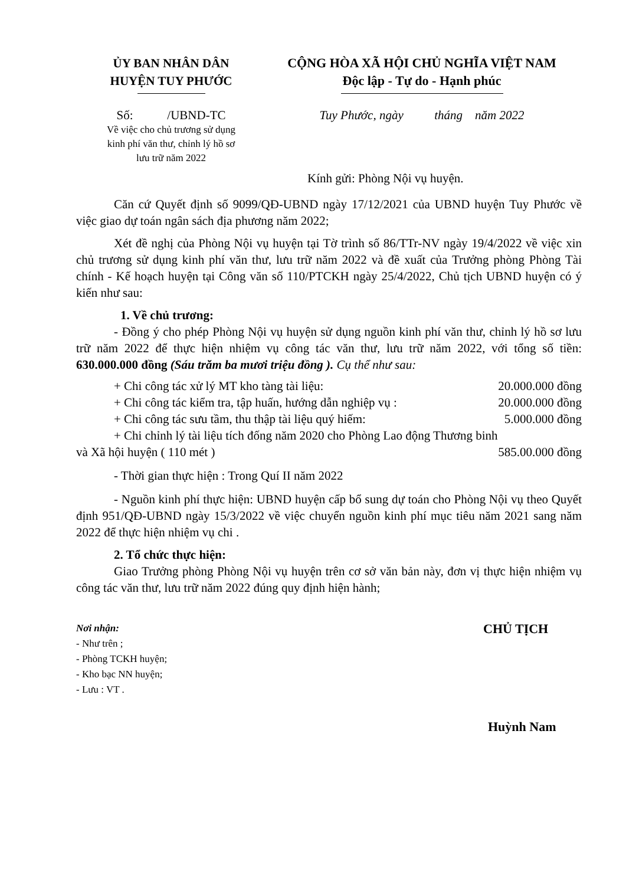ỦY BAN NHÂN DÂN
HUYỆN TUY PHƯỚC
Số: /UBND-TC
Về việc cho chủ trương sử dụng
kinh phí văn thư, chỉnh lý hồ sơ
lưu trữ năm 2022
CỘNG HÒA XÃ HỘI CHỦ NGHĨA VIỆT NAM
Độc lập - Tự do - Hạnh phúc
Tuy Phước, ngày tháng năm 2022
Kính gửi: Phòng Nội vụ huyện.
Căn cứ Quyết định số 9099/QĐ-UBND ngày 17/12/2021 của UBND huyện Tuy Phước về việc giao dự toán ngân sách địa phương năm 2022;
Xét đề nghị của Phòng Nội vụ huyện tại Tờ trình số 86/TTr-NV ngày 19/4/2022 về việc xin chủ trương sử dụng kinh phí văn thư, lưu trữ năm 2022 và đề xuất của Trưởng phòng Phòng Tài chính - Kế hoạch huyện tại Công văn số 110/PTCKH ngày 25/4/2022, Chủ tịch UBND huyện có ý kiến như sau:
1. Về chủ trương:
- Đồng ý cho phép Phòng Nội vụ huyện sử dụng nguồn kinh phí văn thư, chỉnh lý hồ sơ lưu trữ năm 2022 để thực hiện nhiệm vụ công tác văn thư, lưu trữ năm 2022, với tổng số tiền: 630.000.000 đồng (Sáu trăm ba mươi triệu đồng ). Cụ thể như sau:
+ Chi công tác xử lý MT kho tàng tài liệu: 20.000.000 đồng
+ Chi công tác kiểm tra, tập huấn, hướng dẫn nghiệp vụ : 20.000.000 đồng
+ Chi công tác sưu tầm, thu thập tài liệu quý hiếm: 5.000.000 đồng
+ Chi chỉnh lý tài liệu tích đống năm 2020 cho Phòng Lao động Thương binh
và Xã hội huyện ( 110 mét ) 585.00.000 đồng
- Thời gian thực hiện : Trong Quí II năm 2022
- Nguồn kinh phí thực hiện: UBND huyện cấp bổ sung dự toán cho Phòng Nội vụ theo Quyết định 951/QĐ-UBND ngày 15/3/2022 về việc chuyển nguồn kinh phí mục tiêu năm 2021 sang năm 2022 để thực hiện nhiệm vụ chi .
2. Tổ chức thực hiện:
Giao Trưởng phòng Phòng Nội vụ huyện trên cơ sở văn bản này, đơn vị thực hiện nhiệm vụ công tác văn thư, lưu trữ năm 2022 đúng quy định hiện hành;
Nơi nhận:
- Như trên ;
- Phòng TCKH huyện;
- Kho bạc NN huyện;
- Lưu : VT .
CHỦ TỊCH
Huỳnh Nam